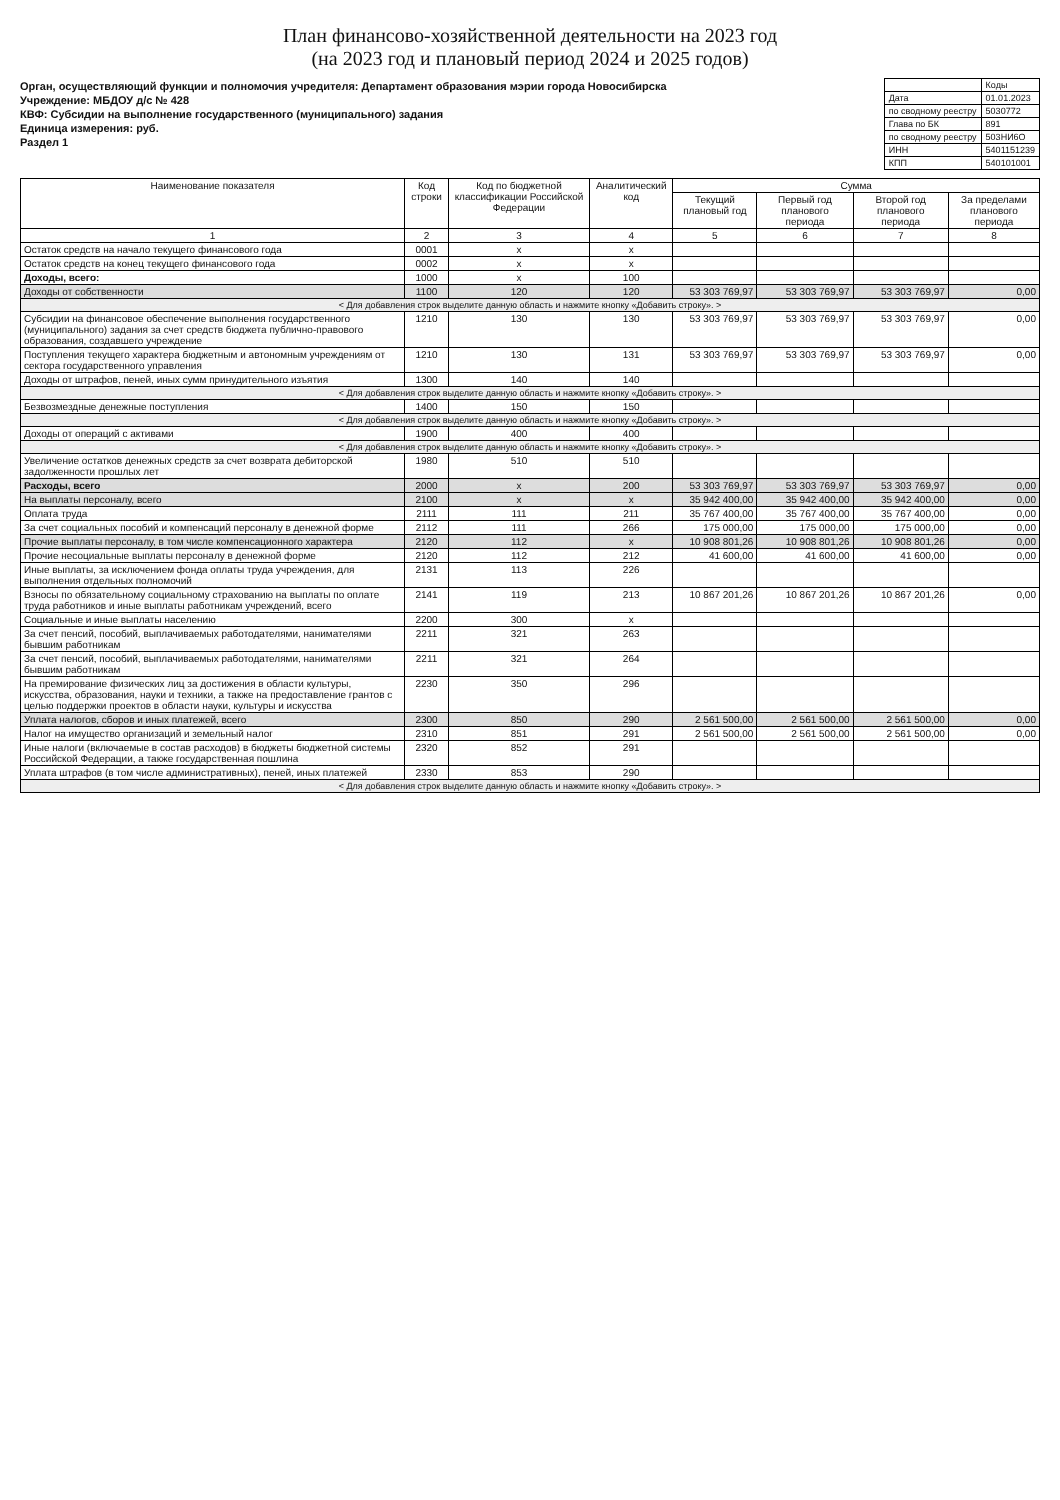План финансово-хозяйственной деятельности на 2023 год
(на 2023 год и плановый период 2024 и 2025 годов)
Орган, осуществляющий функции и полномочия учредителя: Департамент образования мэрии города Новосибирска
Учреждение: МБДОУ д/с № 428
КВФ: Субсидии на выполнение государственного (муниципального) задания
Единица измерения: руб.
Раздел 1
| | Коды |
| Дата | 01.01.2023 |
| по сводному реестру | 5030772 |
| Глава по БК | 891 |
| по сводному реестру | 503НИ6О |
| ИНН | 5401151239 |
| КПП | 540101001 |
| Наименование показателя | Код строки | Код по бюджетной классификации Российской Федерации | Аналитический код | Сумма | | | |
| --- | --- | --- | --- | --- | --- | --- | --- |
| | | | | Текущий плановый год | Первый год планового периода | Второй год планового периода | За пределами планового периода |
| 1 | 2 | 3 | 4 | 5 | 6 | 7 | 8 |
| Остаток средств на начало текущего финансового года | 0001 | x | x | | | | |
| Остаток средств на конец текущего финансового года | 0002 | x | x | | | | |
| Доходы, всего: | 1000 | x | 100 | | | | |
| Доходы от собственности | 1100 | 120 | 120 | 53 303 769,97 | 53 303 769,97 | 53 303 769,97 | 0,00 |
| < Для добавления строк выделите данную область и нажмите кнопку «Добавить строку». > | | | | | | | |
| Субсидии на финансовое обеспечение выполнения государственного (муниципального) задания за счет средств бюджета публично-правового образования, создавшего учреждение | 1210 | 130 | 130 | 53 303 769,97 | 53 303 769,97 | 53 303 769,97 | 0,00 |
| Поступления текущего характера бюджетным и автономным учреждениям от сектора государственного управления | 1210 | 130 | 131 | 53 303 769,97 | 53 303 769,97 | 53 303 769,97 | 0,00 |
| Доходы от штрафов, пеней, иных сумм принудительного изъятия | 1300 | 140 | 140 | | | | |
| < Для добавления строк выделите данную область и нажмите кнопку «Добавить строку». > | | | | | | | |
| Безвозмездные денежные поступления | 1400 | 150 | 150 | | | | |
| < Для добавления строк выделите данную область и нажмите кнопку «Добавить строку». > | | | | | | | |
| Доходы от операций с активами | 1900 | 400 | 400 | | | | |
| < Для добавления строк выделите данную область и нажмите кнопку «Добавить строку». > | | | | | | | |
| Увеличение остатков денежных средств за счет возврата дебиторской задолженности прошлых лет | 1980 | 510 | 510 | | | | |
| Расходы, всего | 2000 | x | 200 | 53 303 769,97 | 53 303 769,97 | 53 303 769,97 | 0,00 |
| На выплаты персоналу, всего | 2100 | x | x | 35 942 400,00 | 35 942 400,00 | 35 942 400,00 | 0,00 |
| Оплата труда | 2111 | 111 | 211 | 35 767 400,00 | 35 767 400,00 | 35 767 400,00 | 0,00 |
| За счет социальных пособий и компенсаций персоналу в денежной форме | 2112 | 111 | 266 | 175 000,00 | 175 000,00 | 175 000,00 | 0,00 |
| Прочие выплаты персоналу, в том числе компенсационного характера | 2120 | 112 | x | 10 908 801,26 | 10 908 801,26 | 10 908 801,26 | 0,00 |
| Прочие несоциальные выплаты персоналу в денежной форме | 2120 | 112 | 212 | 41 600,00 | 41 600,00 | 41 600,00 | 0,00 |
| Иные выплаты, за исключением фонда оплаты труда учреждения, для выполнения отдельных полномочий | 2131 | 113 | 226 | | | | |
| Взносы по обязательному социальному страхованию на выплаты по оплате труда работников и иные выплаты работникам учреждений, всего | 2141 | 119 | 213 | 10 867 201,26 | 10 867 201,26 | 10 867 201,26 | 0,00 |
| Социальные и иные выплаты населению | 2200 | 300 | x | | | | |
| За счет пенсий, пособий, выплачиваемых работодателями, нанимателями бывшим работникам | 2211 | 321 | 263 | | | | |
| За счет пенсий, пособий, выплачиваемых работодателями, нанимателями бывшим работникам | 2211 | 321 | 264 | | | | |
| На премирование физических лиц за достижения в области культуры, искусства, образования, науки и техники, а также на предоставление грантов с целью поддержки проектов в области науки, культуры и искусства | 2230 | 350 | 296 | | | | |
| Уплата налогов, сборов и иных платежей, всего | 2300 | 850 | 290 | 2 561 500,00 | 2 561 500,00 | 2 561 500,00 | 0,00 |
| Налог на имущество организаций и земельный налог | 2310 | 851 | 291 | 2 561 500,00 | 2 561 500,00 | 2 561 500,00 | 0,00 |
| Иные налоги (включаемые в состав расходов) в бюджеты бюджетной системы Российской Федерации, а также государственная пошлина | 2320 | 852 | 291 | | | | |
| Уплата штрафов (в том числе административных), пеней, иных платежей | 2330 | 853 | 290 | | | | |
| < Для добавления строк выделите данную область и нажмите кнопку «Добавить строку». > | | | | | | | |